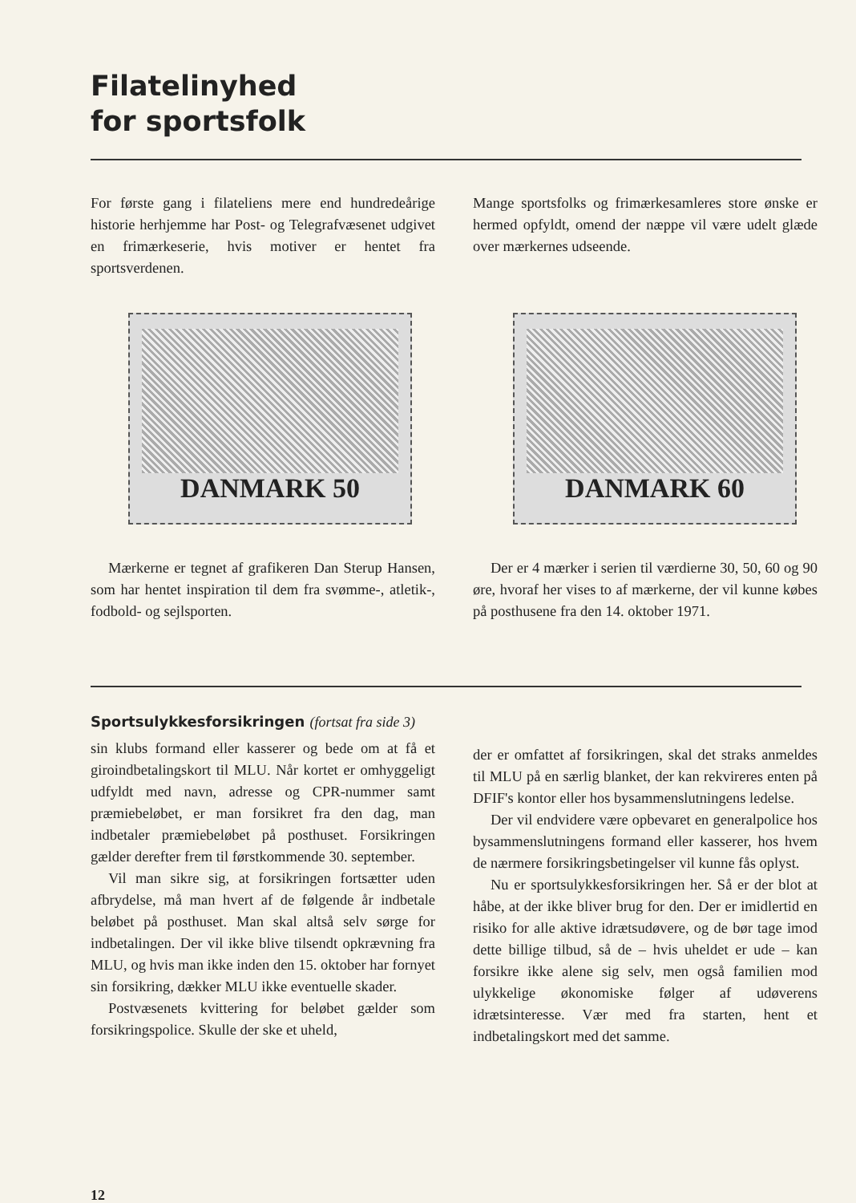Filatelinyhed
for sportsfolk
For første gang i filateliens mere end hundredeårige historie herhjemme har Post- og Telegrafvæsenet udgivet en frimærkeserie, hvis motiver er hentet fra sportsverdenen.
Mange sportsfolks og frimærkesamleres store ønske er hermed opfyldt, omend der næppe vil være udelt glæde over mærkernes udseende.
DANMARK 50 DANMARK 60
Mærkerne er tegnet af grafikeren Dan Sterup Hansen, som har hentet inspiration til dem fra svømme-, atletik-, fodbold- og sejlsporten.
Der er 4 mærker i serien til værdierne 30, 50, 60 og 90 øre, hvoraf her vises to af mærkerne, der vil kunne købes på posthusene fra den 14. oktober 1971.
Sportsulykkesforsikringen (fortsat fra side 3)
sin klubs formand eller kasserer og bede om at få et giroindbetalingskort til MLU. Når kortet er omhyggeligt udfyldt med navn, adresse og CPR-nummer samt præmiebeløbet, er man forsikret fra den dag, man indbetaler præmiebeløbet på posthuset. Forsikringen gælder derefter frem til førstkommende 30. september.
Vil man sikre sig, at forsikringen fortsætter uden afbrydelse, må man hvert af de følgende år indbetale beløbet på posthuset. Man skal altså selv sørge for indbetalingen. Der vil ikke blive tilsendt opkrævning fra MLU, og hvis man ikke inden den 15. oktober har fornyet sin forsikring, dækker MLU ikke eventuelle skader.
Postvæsenets kvittering for beløbet gælder som forsikringspolice. Skulle der ske et uheld,
der er omfattet af forsikringen, skal det straks anmeldes til MLU på en særlig blanket, der kan rekvireres enten på DFIF's kontor eller hos bysammenslutningens ledelse.
Der vil endvidere være opbevaret en generalpolice hos bysammenslutningens formand eller kasserer, hos hvem de nærmere forsikringsbetingelser vil kunne fås oplyst.
Nu er sportsulykkesforsikringen her. Så er der blot at håbe, at der ikke bliver brug for den. Der er imidlertid en risiko for alle aktive idrætsudøvere, og de bør tage imod dette billige tilbud, så de – hvis uheldet er ude – kan forsikre ikke alene sig selv, men også familien mod ulykkelige økonomiske følger af udøverens idrætsinteresse. Vær med fra starten, hent et indbetalingskort med det samme.
12